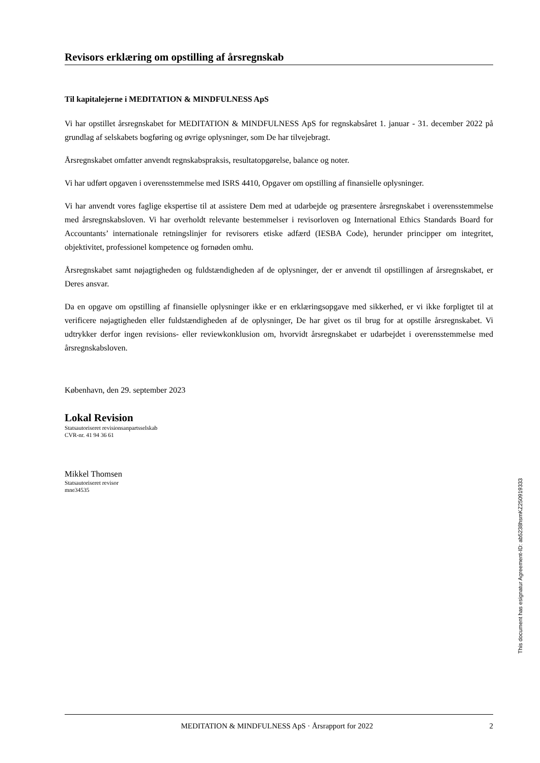Revisors erklæring om opstilling af årsregnskab
Til kapitalejerne i MEDITATION & MINDFULNESS ApS
Vi har opstillet årsregnskabet for MEDITATION & MINDFULNESS ApS for regnskabsåret 1. januar - 31. december 2022 på grundlag af selskabets bogføring og øvrige oplysninger, som De har tilvejebragt.
Årsregnskabet omfatter anvendt regnskabspraksis, resultatopgørelse, balance og noter.
Vi har udført opgaven i overensstemmelse med ISRS 4410, Opgaver om opstilling af finansielle oplysninger.
Vi har anvendt vores faglige ekspertise til at assistere Dem med at udarbejde og præsentere årsregnskabet i overensstemmelse med årsregnskabsloven. Vi har overholdt relevante bestemmelser i revisorloven og International Ethics Standards Board for Accountants’ internationale retningslinjer for revisorers etiske adfærd (IESBA Code), herunder principper om integritet, objektivitet, professionel kompetence og fornøden omhu.
Årsregnskabet samt nøjagtigheden og fuldstændigheden af de oplysninger, der er anvendt til opstillingen af årsregnskabet, er Deres ansvar.
Da en opgave om opstilling af finansielle oplysninger ikke er en erklæringsopgave med sikkerhed, er vi ikke forpligtet til at verificere nøjagtigheden eller fuldstændigheden af de oplysninger, De har givet os til brug for at opstille årsregnskabet. Vi udtrykker derfor ingen revisions- eller reviewkonklusion om, hvorvidt årsregnskabet er udarbejdet i overensstemmelse med årsregnskabsloven.
København, den 29. september 2023
Lokal Revision
Statsautoriseret revisionsanpartsselskab
CVR-nr. 41 94 36 61
Mikkel Thomsen
Statsautoriseret revisor
mne34535
This document has esignatur Agreement-ID: ab5238hsmKZ250919333
MEDITATION & MINDFULNESS ApS · Årsrapport for 2022 2